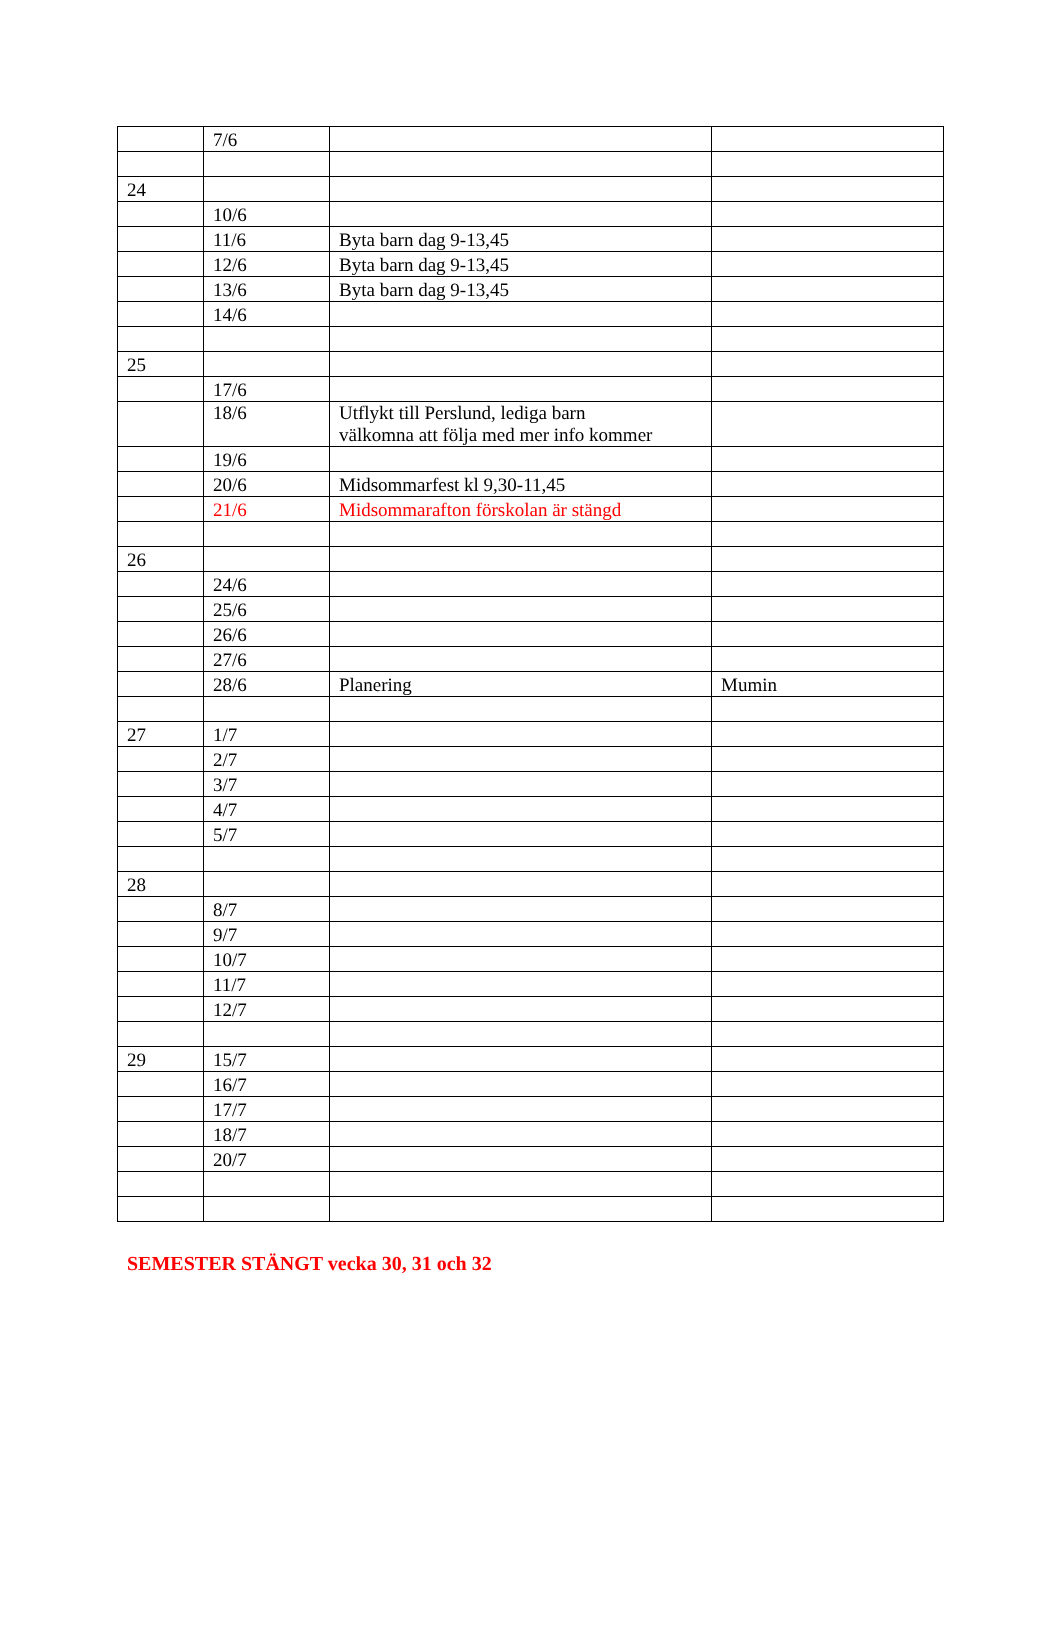| | 7/6 | | |
| 24 | | | |
| | 10/6 | | |
| | 11/6 | Byta barn dag 9-13,45 | |
| | 12/6 | Byta barn dag 9-13,45 | |
| | 13/6 | Byta barn dag 9-13,45 | |
| | 14/6 | | |
| 25 | | | |
| | 17/6 | | |
| | 18/6 | Utflykt till Perslund, lediga barn välkomna att följa med mer info kommer | |
| | 19/6 | | |
| | 20/6 | Midsommarfest kl 9,30-11,45 | |
| | 21/6 | Midsommarafton förskolan är stängd | |
| 26 | | | |
| | 24/6 | | |
| | 25/6 | | |
| | 26/6 | | |
| | 27/6 | | |
| | 28/6 | Planering | Mumin |
| 27 | 1/7 | | |
| | 2/7 | | |
| | 3/7 | | |
| | 4/7 | | |
| | 5/7 | | |
| 28 | | | |
| | 8/7 | | |
| | 9/7 | | |
| | 10/7 | | |
| | 11/7 | | |
| | 12/7 | | |
| 29 | 15/7 | | |
| | 16/7 | | |
| | 17/7 | | |
| | 18/7 | | |
| | 20/7 | | |
SEMESTER STÄNGT vecka 30, 31 och 32